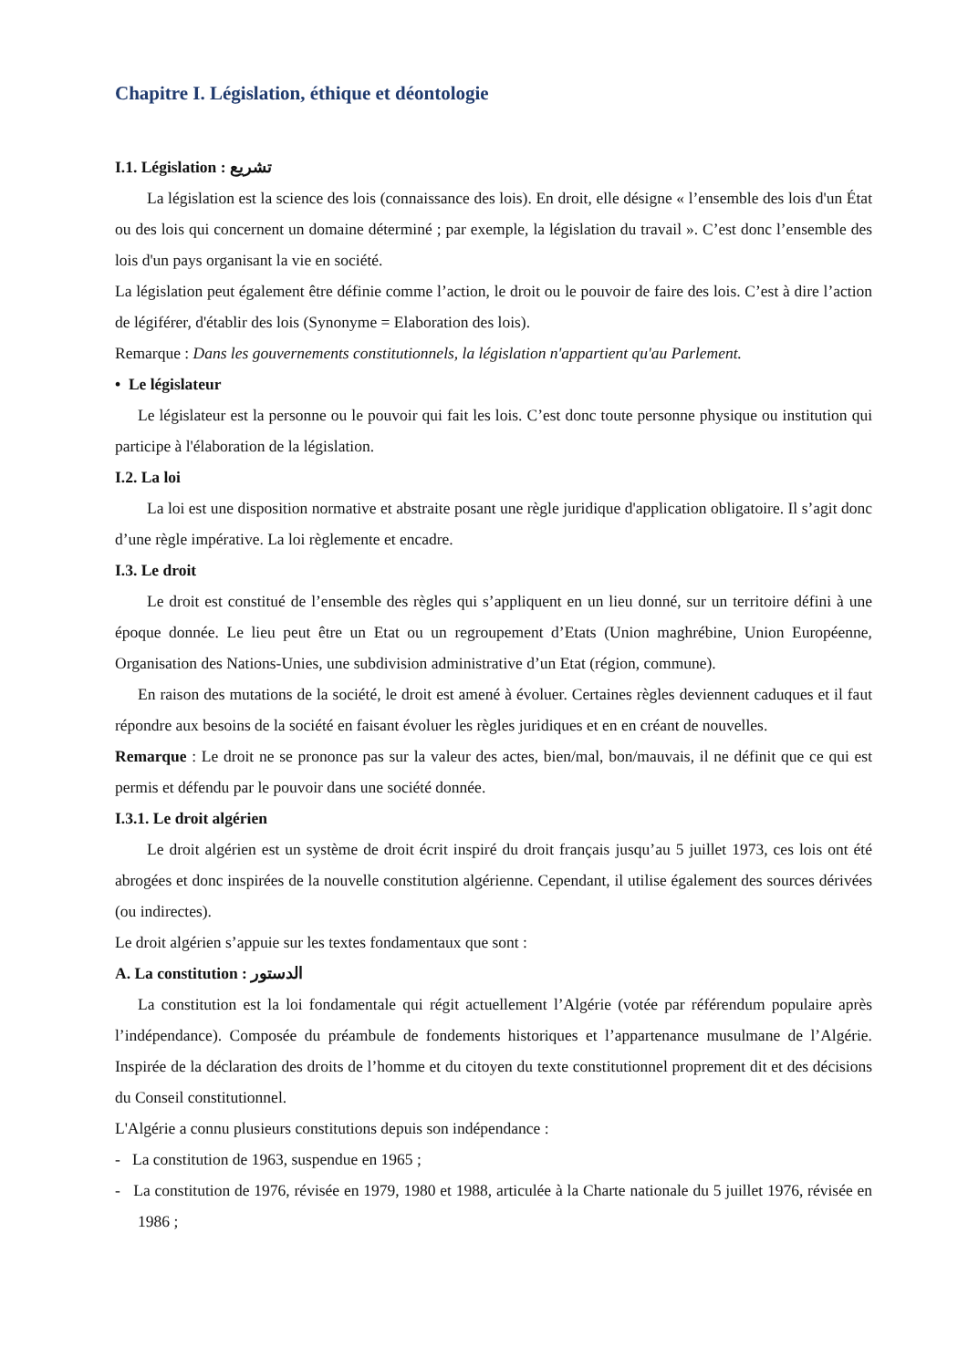Chapitre I. Législation, éthique et déontologie
I.1. Législation : تشريع
La législation est la science des lois (connaissance des lois). En droit, elle désigne « l’ensemble des lois d'un État ou des lois qui concernent un domaine déterminé ; par exemple, la législation du travail ». C’est donc l’ensemble des lois d'un pays organisant la vie en société.
La législation peut également être définie comme l’action, le droit ou le pouvoir de faire des lois. C’est à dire l’action de légiférer, d'établir des lois (Synonyme = Elaboration des lois).
Remarque : Dans les gouvernements constitutionnels, la législation n'appartient qu'au Parlement.
• Le législateur
Le législateur est la personne ou le pouvoir qui fait les lois. C’est donc toute personne physique ou institution qui participe à l'élaboration de la législation.
I.2. La loi
La loi est une disposition normative et abstraite posant une règle juridique d'application obligatoire. Il s’agit donc d’une règle impérative. La loi règlemente et encadre.
I.3. Le droit
Le droit est constitué de l’ensemble des règles qui s’appliquent en un lieu donné, sur un territoire défini à une époque donnée. Le lieu peut être un Etat ou un regroupement d’Etats (Union maghrébine, Union Européenne, Organisation des Nations-Unies, une subdivision administrative d’un Etat (région, commune).
En raison des mutations de la société, le droit est amené à évoluer. Certaines règles deviennent caduques et il faut répondre aux besoins de la société en faisant évoluer les règles juridiques et en en créant de nouvelles.
Remarque : Le droit ne se prononce pas sur la valeur des actes, bien/mal, bon/mauvais, il ne définit que ce qui est permis et défendu par le pouvoir dans une société donnée.
I.3.1. Le droit algérien
Le droit algérien est un système de droit écrit inspiré du droit français jusqu’au 5 juillet 1973, ces lois ont été abrogées et donc inspirées de la nouvelle constitution algérienne. Cependant, il utilise également des sources dérivées (ou indirectes).
Le droit algérien s’appuie sur les textes fondamentaux que sont :
A. La constitution : الدستور
La constitution est la loi fondamentale qui régit actuellement l’Algérie (votée par référendum populaire après l’indépendance). Composée du préambule de fondements historiques et l’appartenance musulmane de l’Algérie. Inspirée de la déclaration des droits de l’homme et du citoyen du texte constitutionnel proprement dit et des décisions du Conseil constitutionnel.
L'Algérie a connu plusieurs constitutions depuis son indépendance :
- La constitution de 1963, suspendue en 1965 ;
- La constitution de 1976, révisée en 1979, 1980 et 1988, articulée à la Charte nationale du 5 juillet 1976, révisée en 1986 ;